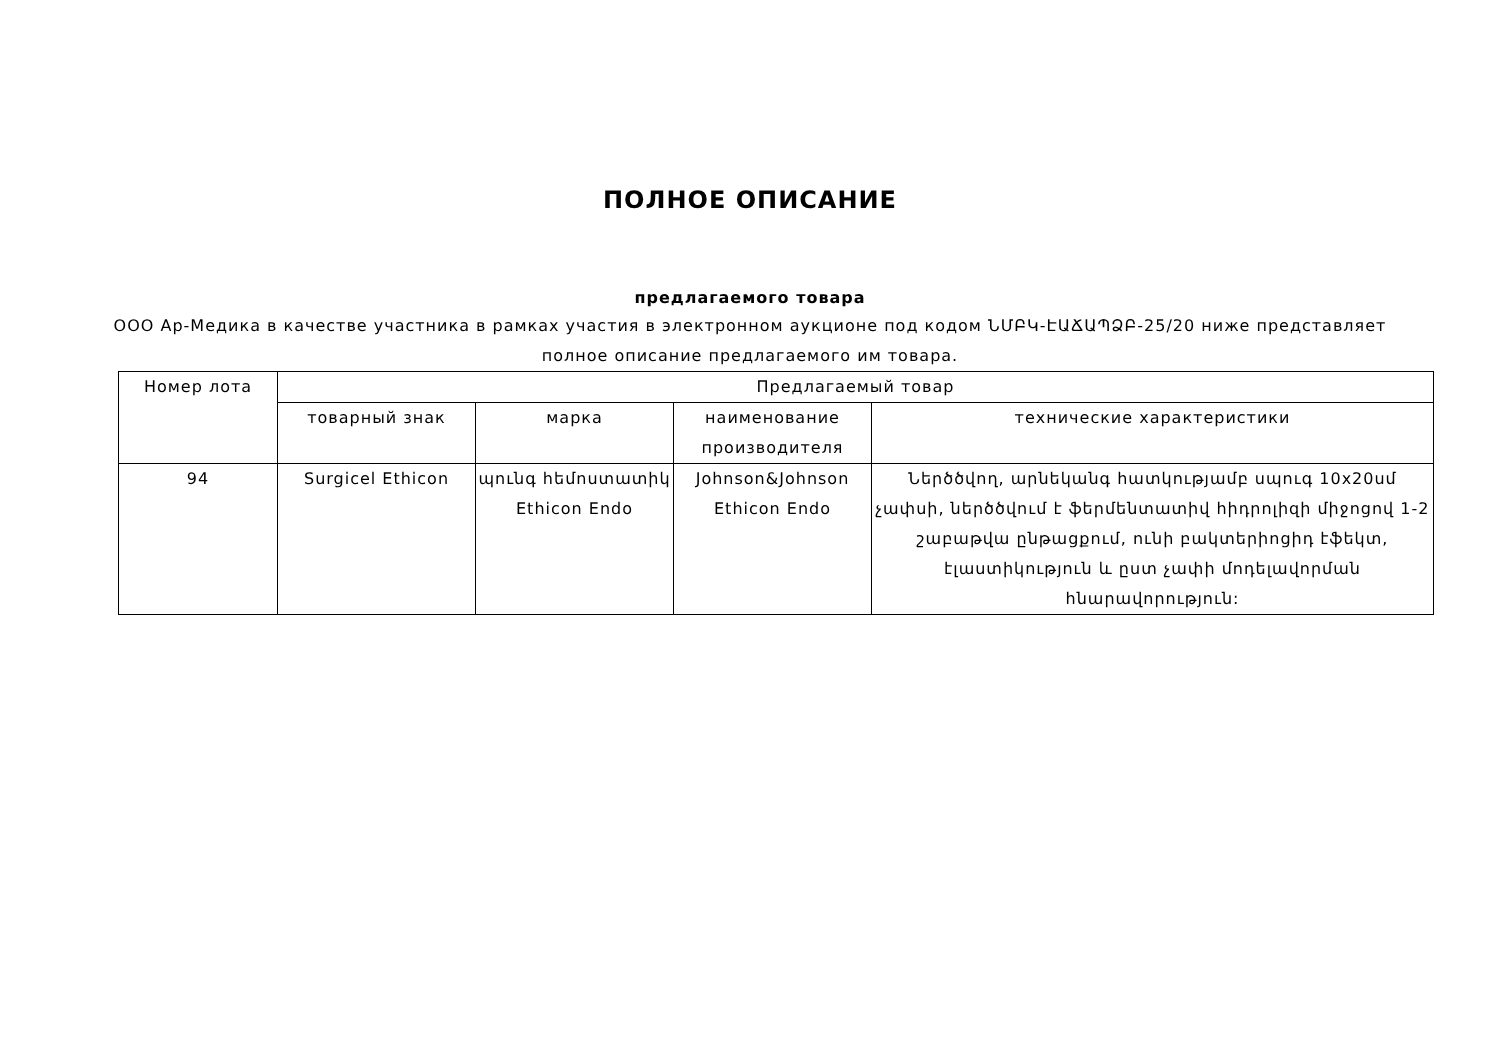ПОЛНОЕ ОПИСАНИЕ
предлагаемого товара
ООО Ар-Медика в качестве участника в рамках участия в электронном аукционе под кодом ՆՄԲԿ-ԷԱՃԱՊՁԲ-25/20 ниже представляет полное описание предлагаемого им товара.
| Номер лота | Предлагаемый товар | | | |
| --- | --- | --- | --- | --- |
| | товарный знак | марка | наименование производителя | технические характеристики |
| 94 | Surgicel Ethicon | պունգ հեմոստատիկ Ethicon Endo | Johnson&Johnson Ethicon Endo | Ներծծվող, արնեկանգ հատկությամբ սպուգ 10x20սմ չափսի, ներծծվում է ֆերմենտատիվ հիդրոլիզի միջոցով 1-2 շաբաթվա ընթացքում, ունի բակտերիոցիդ էֆեկտ, էլաստիկություն և ըստ չափի մոդելավորման հնարավորություն: |